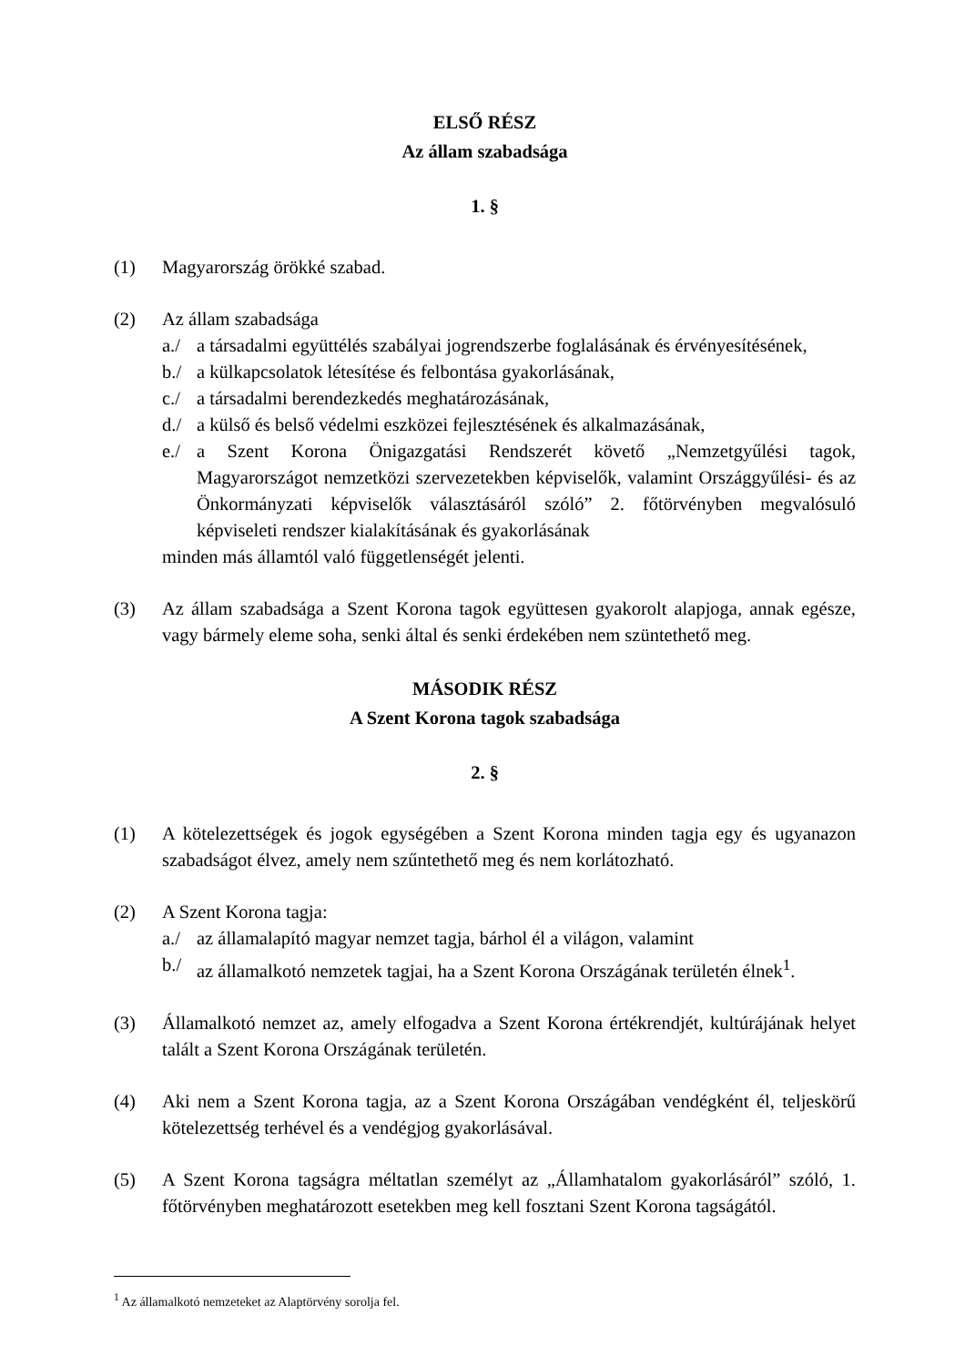ELSŐ RÉSZ
Az állam szabadsága
1. §
(1) Magyarország örökké szabad.
(2) Az állam szabadsága
a./ a társadalmi együttélés szabályai jogrendszerbe foglalásának és érvényesítésének,
b./ a külkapcsolatok létesítése és felbontása gyakorlásának,
c./ a társadalmi berendezkedés meghatározásának,
d./ a külső és belső védelmi eszközei fejlesztésének és alkalmazásának,
e./ a Szent Korona Önigazgatási Rendszerét követő „Nemzetgyűlési tagok, Magyarországot nemzetközi szervezetekben képviselők, valamint Országgyűlési- és az Önkormányzati képviselők választásáról szóló” 2. főtörvényben megvalósuló képviseleti rendszer kialakításának és gyakorlásának
minden más államtól való függetlenségét jelenti.
(3) Az állam szabadsága a Szent Korona tagok együttesen gyakorolt alapjoga, annak egésze, vagy bármely eleme soha, senki által és senki érdekében nem szüntethető meg.
MÁSODIK RÉSZ
A Szent Korona tagok szabadsága
2. §
(1) A kötelezettségek és jogok egységében a Szent Korona minden tagja egy és ugyanazon szabadságot élvez, amely nem szűntethető meg és nem korlátozható.
(2) A Szent Korona tagja:
a./ az államalapító magyar nemzet tagja, bárhol él a világon, valamint
b./ az államalkotó nemzetek tagjai, ha a Szent Korona Országának területén élnek<sup>1</sup>.
(3) Államalkotó nemzet az, amely elfogadva a Szent Korona értékrendjét, kultúrájának helyet talált a Szent Korona Országának területén.
(4) Aki nem a Szent Korona tagja, az a Szent Korona Országában vendégként él, teljeskörű kötelezettség terhével és a vendégjog gyakorlásával.
(5) A Szent Korona tagságra méltatlan személyt az „Államhatalom gyakorlásáról” szóló, 1. főtörvényben meghatározott esetekben meg kell fosztani Szent Korona tagságától.
<sup>1</sup> Az államalkotó nemzeteket az Alaptörvény sorolja fel.